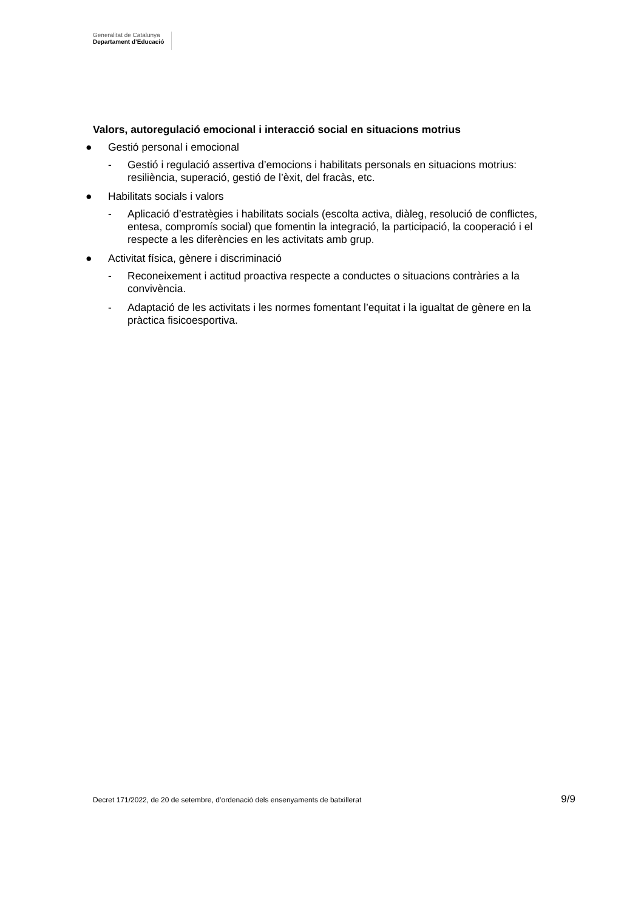Generalitat de Catalunya
Departament d’Educació
Valors, autoregulació emocional i interacció social en situacions motrius
● Gestió personal i emocional
- Gestió i regulació assertiva d’emocions i habilitats personals en situacions motrius: resiliència, superació, gestió de l’èxit, del fracàs, etc.
● Habilitats socials i valors
- Aplicació d’estratègies i habilitats socials (escolta activa, diàleg, resolució de conflictes, entesa, compromís social) que fomentin la integració, la participació, la cooperació i el respecte a les diferències en les activitats amb grup.
● Activitat física, gènere i discriminació
- Reconeixement i actitud proactiva respecte a conductes o situacions contràries a la convivència.
- Adaptació de les activitats i les normes fomentant l’equitat i la igualtat de gènere en la pràctica fisicoesportiva.
Decret 171/2022, de 20 de setembre, d’ordenació dels ensenyaments de batxillerat 9/9